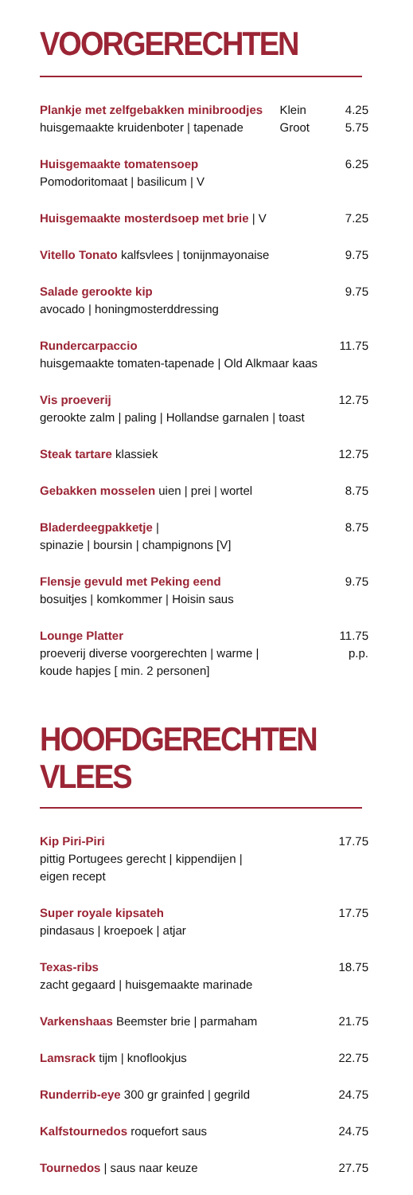VOORGERECHTEN
Plankje met zelfgebakken minibroodjes
huisgemaakte kruidenboter | tapenade
Klein
Groot
4.25
5.75
Huisgemaakte tomatensoep
Pomodoritomaat | basilicum | V
6.25
Huisgemaakte mosterdsoep met brie | V
7.25
Vitello Tonato kalfsvlees | tonijnmayonaise
9.75
Salade gerookte kip
avocado | honingmosterddressing
9.75
Rundercarpaccio
huisgemaakte tomaten-tapenade | Old Alkmaar kaas
11.75
Vis proeverij
gerookte zalm | paling | Hollandse garnalen | toast
12.75
Steak tartare klassiek 12.75
Gebakken mosselen uien | prei | wortel
8.75
Bladerdeegpakketje |
spinazie | boursin | champignons [V]
8.75
Flensje gevuld met Peking eend
bosuitjes | komkommer | Hoisin saus
9.75
Lounge Platter
proeverij diverse voorgerechten | warme |
koude hapjes [ min. 2 personen]
11.75
p.p.
HOOFDGERECHTEN VLEES
Kip Piri-Piri
pittig Portugees gerecht | kippendijen |
eigen recept
17.75
Super royale kipsateh
pindasaus | kroepoek | atjar
17.75
Texas-ribs
zacht gegaard | huisgemaakte marinade
18.75
Varkenshaas Beemster brie | parmaham
21.75
Lamsrack tijm | knoflookjus 22.75
Runderrib-eye 300 gr grainfed | gegrild
24.75
Kalfstournedos roquefort saus 24.75
Tournedos | saus naar keuze 27.75